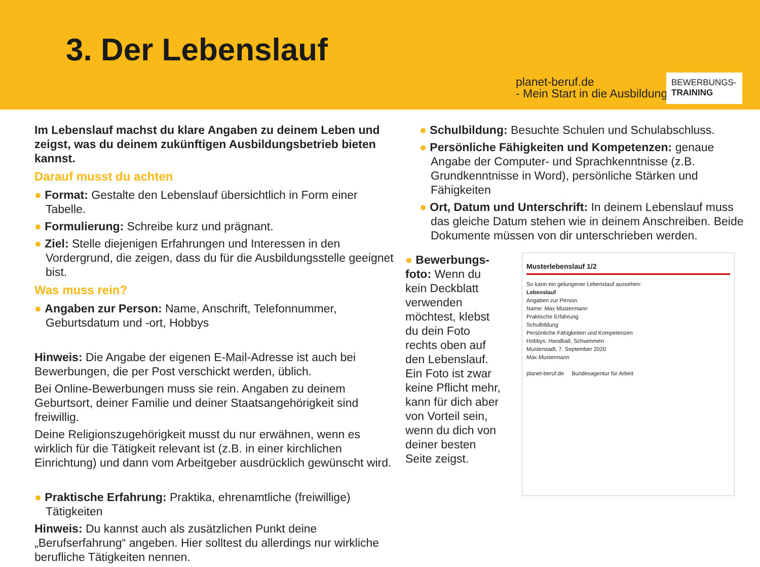3. Der Lebenslauf
planet-beruf.de
- Mein Start in die Ausbildung
BEWERBUNGS-
TRAINING
Im Lebenslauf machst du klare Angaben zu deinem Leben und zeigst, was du deinem zukünftigen Ausbildungsbetrieb bieten kannst.
Darauf musst du achten
● Format: Gestalte den Lebenslauf übersichtlich in Form einer Tabelle.
● Formulierung: Schreibe kurz und prägnant.
● Ziel: Stelle diejenigen Erfahrungen und Interessen in den Vordergrund, die zeigen, dass du für die Ausbildungsstelle geeignet bist.
Was muss rein?
● Angaben zur Person: Name, Anschrift, Telefonnummer, Geburtsdatum und -ort, Hobbys
Hinweis: Die Angabe der eigenen E-Mail-Adresse ist auch bei Bewerbungen, die per Post verschickt werden, üblich.
Bei Online-Bewerbungen muss sie rein. Angaben zu deinem Geburtsort, deiner Familie und deiner Staatsangehörigkeit sind freiwillig.
Deine Religionszugehörigkeit musst du nur erwähnen, wenn es wirklich für die Tätigkeit relevant ist (z.B. in einer kirchlichen Einrichtung) und dann vom Arbeitgeber ausdrücklich gewünscht wird.
● Praktische Erfahrung: Praktika, ehrenamtliche (freiwillige) Tätigkeiten
Hinweis: Du kannst auch als zusätzlichen Punkt deine „Berufserfahrung“ angeben. Hier solltest du allerdings nur wirkliche berufliche Tätigkeiten nennen.
● Schulbildung: Besuchte Schulen und Schulabschluss.
● Persönliche Fähigkeiten und Kompetenzen: genaue Angabe der Computer- und Sprachkenntnisse (z.B. Grundkenntnisse in Word), persönliche Stärken und Fähigkeiten
● Ort, Datum und Unterschrift: In deinem Lebenslauf muss das gleiche Datum stehen wie in deinem Anschreiben. Beide Dokumente müssen von dir unterschrieben werden.
● Bewerbungs-foto: Wenn du kein Deckblatt verwenden möchtest, klebst du dein Foto rechts oben auf den Lebenslauf. Ein Foto ist zwar keine Pflicht mehr, kann für dich aber von Vorteil sein, wenn du dich von deiner besten Seite zeigst.
Musterlebenslauf 1/2
So kann ein gelungener Lebenslauf aussehen:
Lebenslauf
Angaben zur Person
Name: Max Mustermann
Praktische Erfahrung
Schulbildung
Persönliche Fähigkeiten und Kompetenzen
Hobbys: Handball, Schwimmen
Musterstadt, 7. September 2020
Max Mustermann
planet-beruf.de Bundesagentur für Arbeit